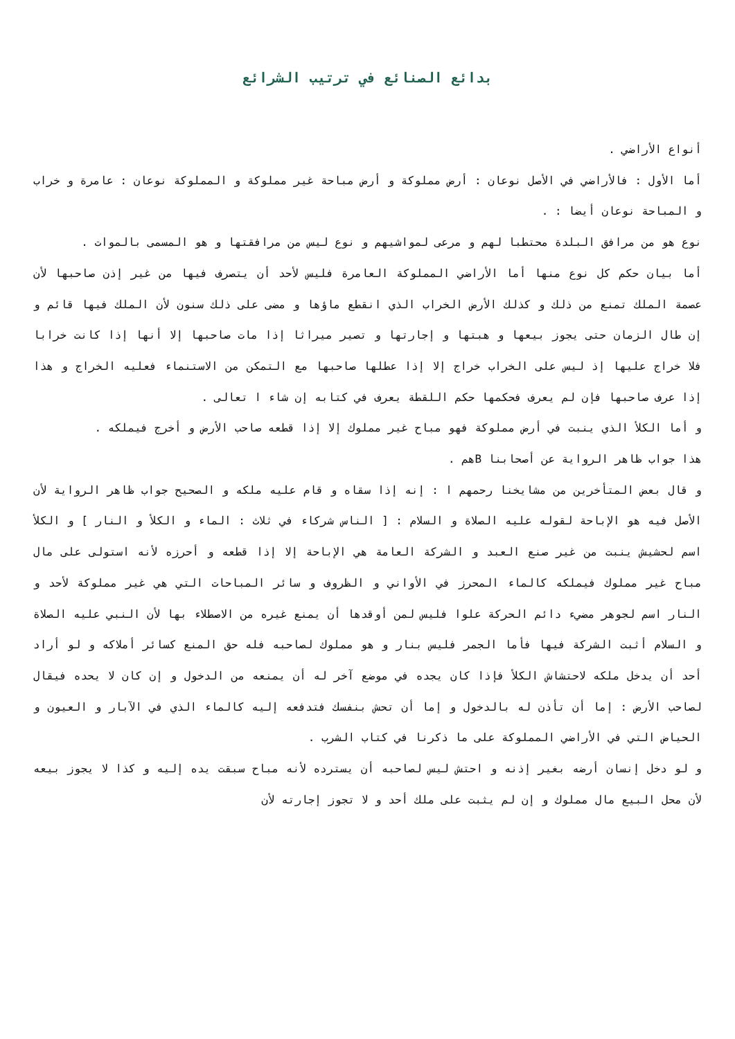بدائع الصنائع في ترتيب الشرائع
أنواع الأراضي .
أما الأول : فالأراضي في الأصل نوعان : أرض مملوكة و أرض مباحة غير مملوكة و المملوكة نوعان : عامرة و خراب و المباحة نوعان أيضا : .
نوع هو من مرافق البلدة محتطبا لهم و مرعى لمواشيهم و نوع ليس من مرافقتها و هو المسمى بالموات .
أما بيان حكم كل نوع منها أما الأراضي المملوكة العامرة فليس لأحد أن يتصرف فيها من غير إذن صاحبها لأن عصمة الملك تمنع من ذلك و كذلك الأرض الخراب الذي انقطع ماؤها و مضى على ذلك سنون لأن الملك فيها قائم و إن طال الزمان حتى يجوز بيعها و هبتها و إجارتها و تصير ميراثا إذا مات صاحبها إلا أنها إذا كانت خرابا فلا خراج عليها إذ ليس على الخراب خراج إلا إذا عطلها صاحبها مع التمكن من الاستنماء فعليه الخراج و هذا إذا عرف صاحبها فإن لم يعرف فحكمها حكم اللقطة يعرف في كتابه إن شاء ا تعالى .
و أما الكلأ الذي ينبت في أرض مملوكة فهو مباح غير مملوك إلا إذا قطعه صاحب الأرض و أخرج فيملكه .
هذا جواب ظاهر الرواية عن أصحابنا Bهم .
و قال بعض المتأخرين من مشايخنا رحمهم ا : إنه إذا سقاه و قام عليه ملكه و الصحيح جواب ظاهر الرواية لأن الأصل فيه هو الإباحة لقوله عليه الصلاة و السلام : [ الناس شركاء في ثلاث : الماء و الكلأ و النار ] و الكلأ اسم لحشيش ينبت من غير صنع العبد و الشركة العامة هي الإباحة إلا إذا قطعه و أحرزه لأنه استولى على مال مباح غير مملوك فيملكه كالماء المحرز في الأواني و الظروف و سائر المباحات التي هي غير مملوكة لأحد و النار اسم لجوهر مضيء دائم الحركة علوا فليس لمن أوقدها أن يمنع غيره من الاصطلاء بها لأن النبي عليه الصلاة و السلام أثبت الشركة فيها فأما الجمر فليس بنار و هو مملوك لصاحبه فله حق المنع كسائر أملاكه و لو أراد أحد أن يدخل ملكه لاحتشاش الكلأ فإذا كان يجده في موضع آخر له أن يمنعه من الدخول و إن كان لا يحده فيقال لصاحب الأرض : إما أن تأذن له بالدخول و إما أن تحش بنفسك فتدفعه إليه كالماء الذي في الآبار و العيون و الحياض التي في الأراضي المملوكة على ما ذكرنا في كتاب الشرب .
و لو دخل إنسان أرضه بغير إذنه و احتش ليس لصاحبه أن يسترده لأنه مباح سبقت يده إليه و كذا لا يجوز بيعه لأن محل البيع مال مملوك و إن لم يثبت على ملك أحد و لا تجوز إجارته لأن